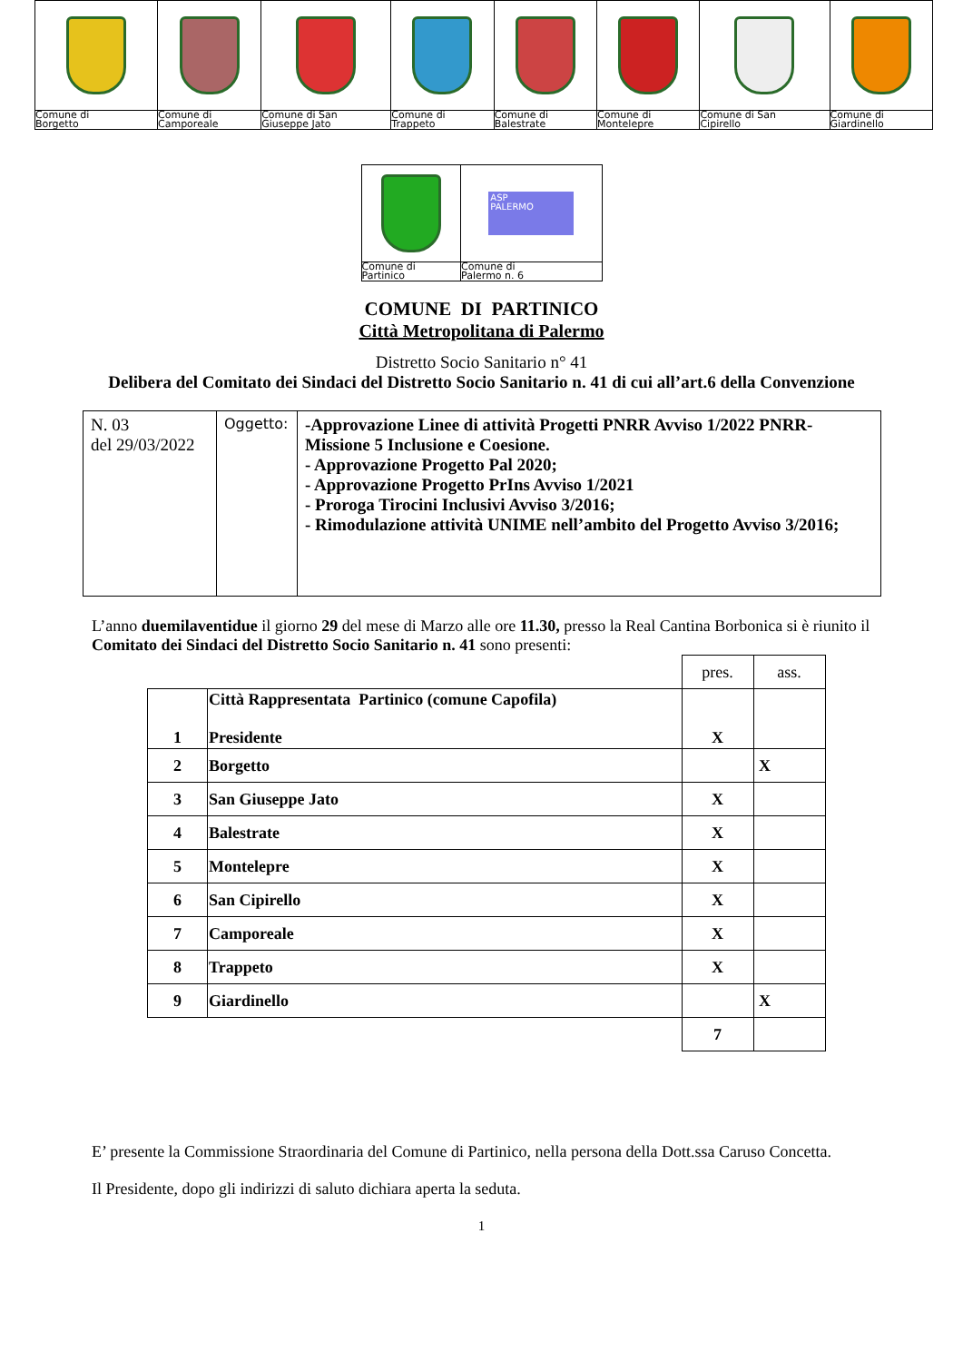| Comune di Borgetto | Comune di Camporeale | Comune di San Giuseppe Jato | Comune di Trappeto | Comune di Balestrate | Comune di Montelepre | Comune di San Cipirello | Comune di Giardinello |
| | ASP PALERMO |
| Comune di Partinico | Comune di Palermo n. 6 |
COMUNE DI PARTINICO
Città Metropolitana di Palermo
Distretto Socio Sanitario n° 41
Delibera del Comitato dei Sindaci del Distretto Socio Sanitario n. 41 di cui all’art.6 della Convenzione
| N. 03 del 29/03/2022 | Oggetto: | -Approvazione Linee di attività Progetti PNRR Avviso 1/2022 PNRR-Missione 5 Inclusione e Coesione. - Approvazione Progetto Pal 2020; - Approvazione Progetto PrIns Avviso 1/2021 - Proroga Tirocini Inclusivi Avviso 3/2016; - Rimodulazione attività UNIME nell’ambito del Progetto Avviso 3/2016; |
L’anno duemilaventidue il giorno 29 del mese di Marzo alle ore 11.30, presso la Real Cantina Borbonica si è riunito il Comitato dei Sindaci del Distretto Socio Sanitario n. 41 sono presenti:
| | | pres. | ass. |
| 1 | Città Rappresentata Partinico (comune Capofila) Presidente | X | |
| 2 | Borgetto | | X |
| 3 | San Giuseppe Jato | X | |
| 4 | Balestrate | X | |
| 5 | Montelepre | X | |
| 6 | San Cipirello | X | |
| 7 | Camporeale | X | |
| 8 | Trappeto | X | |
| 9 | Giardinello | | X |
| | | 7 | |
E’ presente la Commissione Straordinaria del Comune di Partinico, nella persona della Dott.ssa Caruso Concetta.
Il Presidente, dopo gli indirizzi di saluto dichiara aperta la seduta.
1